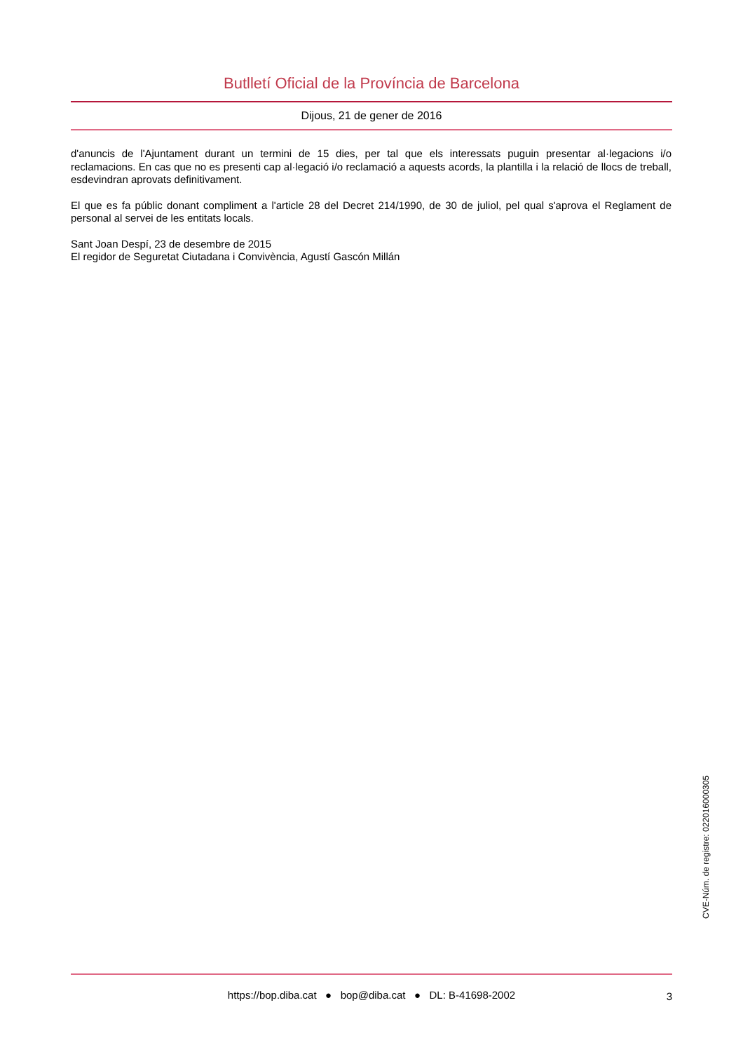Butlletí Oficial de la Província de Barcelona
Dijous, 21 de gener de 2016
d'anuncis de l'Ajuntament durant un termini de 15 dies, per tal que els interessats puguin presentar al·legacions i/o reclamacions. En cas que no es presenti cap al·legació i/o reclamació a aquests acords, la plantilla i la relació de llocs de treball, esdevindran aprovats definitivament.
El que es fa públic donant compliment a l'article 28 del Decret 214/1990, de 30 de juliol, pel qual s'aprova el Reglament de personal al servei de les entitats locals.
Sant Joan Despí, 23 de desembre de 2015
El regidor de Seguretat Ciutadana i Convivència, Agustí Gascón Millán
CVE-Núm. de registre: 022016000305
https://bop.diba.cat ● bop@diba.cat ● DL: B-41698-2002
3